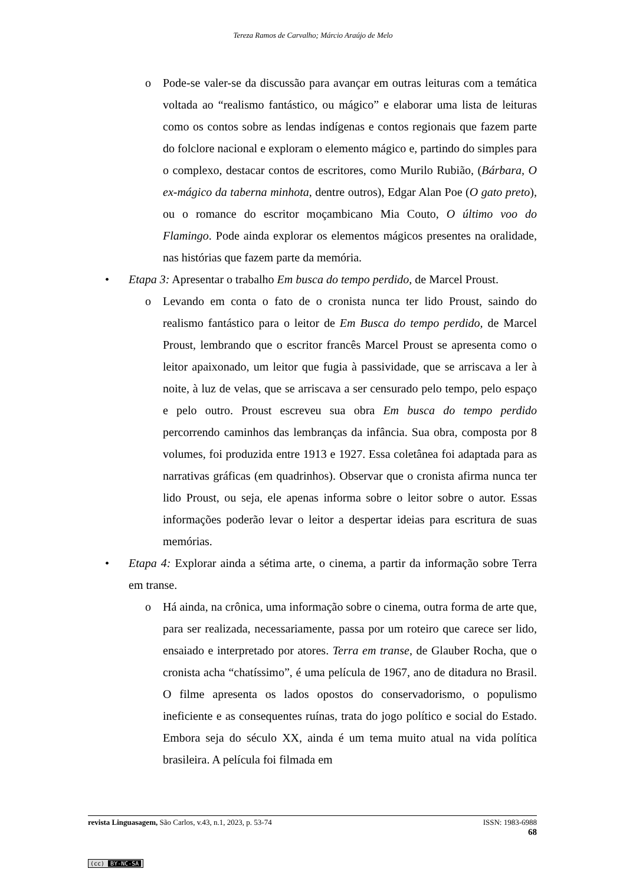Tereza Ramos de Carvalho; Márcio Araújo de Melo
o Pode-se valer-se da discussão para avançar em outras leituras com a temática voltada ao “realismo fantástico, ou mágico” e elaborar uma lista de leituras como os contos sobre as lendas indígenas e contos regionais que fazem parte do folclore nacional e exploram o elemento mágico e, partindo do simples para o complexo, destacar contos de escritores, como Murilo Rubião, (Bárbara, O ex-mágico da taberna minhota, dentre outros), Edgar Alan Poe (O gato preto), ou o romance do escritor moçambicano Mia Couto, O último voo do Flamingo. Pode ainda explorar os elementos mágicos presentes na oralidade, nas histórias que fazem parte da memória.
• Etapa 3: Apresentar o trabalho Em busca do tempo perdido, de Marcel Proust.
o Levando em conta o fato de o cronista nunca ter lido Proust, saindo do realismo fantástico para o leitor de Em Busca do tempo perdido, de Marcel Proust, lembrando que o escritor francês Marcel Proust se apresenta como o leitor apaixonado, um leitor que fugia à passividade, que se arriscava a ler à noite, à luz de velas, que se arriscava a ser censurado pelo tempo, pelo espaço e pelo outro. Proust escreveu sua obra Em busca do tempo perdido percorrendo caminhos das lembranças da infância. Sua obra, composta por 8 volumes, foi produzida entre 1913 e 1927. Essa coletânea foi adaptada para as narrativas gráficas (em quadrinhos). Observar que o cronista afirma nunca ter lido Proust, ou seja, ele apenas informa sobre o leitor sobre o autor. Essas informações poderão levar o leitor a despertar ideias para escritura de suas memórias.
• Etapa 4: Explorar ainda a sétima arte, o cinema, a partir da informação sobre Terra em transe.
o Há ainda, na crônica, uma informação sobre o cinema, outra forma de arte que, para ser realizada, necessariamente, passa por um roteiro que carece ser lido, ensaiado e interpretado por atores. Terra em transe, de Glauber Rocha, que o cronista acha “chatíssimo”, é uma película de 1967, ano de ditadura no Brasil. O filme apresenta os lados opostos do conservadorismo, o populismo ineficiente e as consequentes ruínas, trata do jogo político e social do Estado. Embora seja do século XX, ainda é um tema muito atual na vida política brasileira. A película foi filmada em
revista Linguasagem, São Carlos, v.43, n.1, 2023, p. 53-74
ISSN: 1983-6988
68
(cc) BY-NC-SA